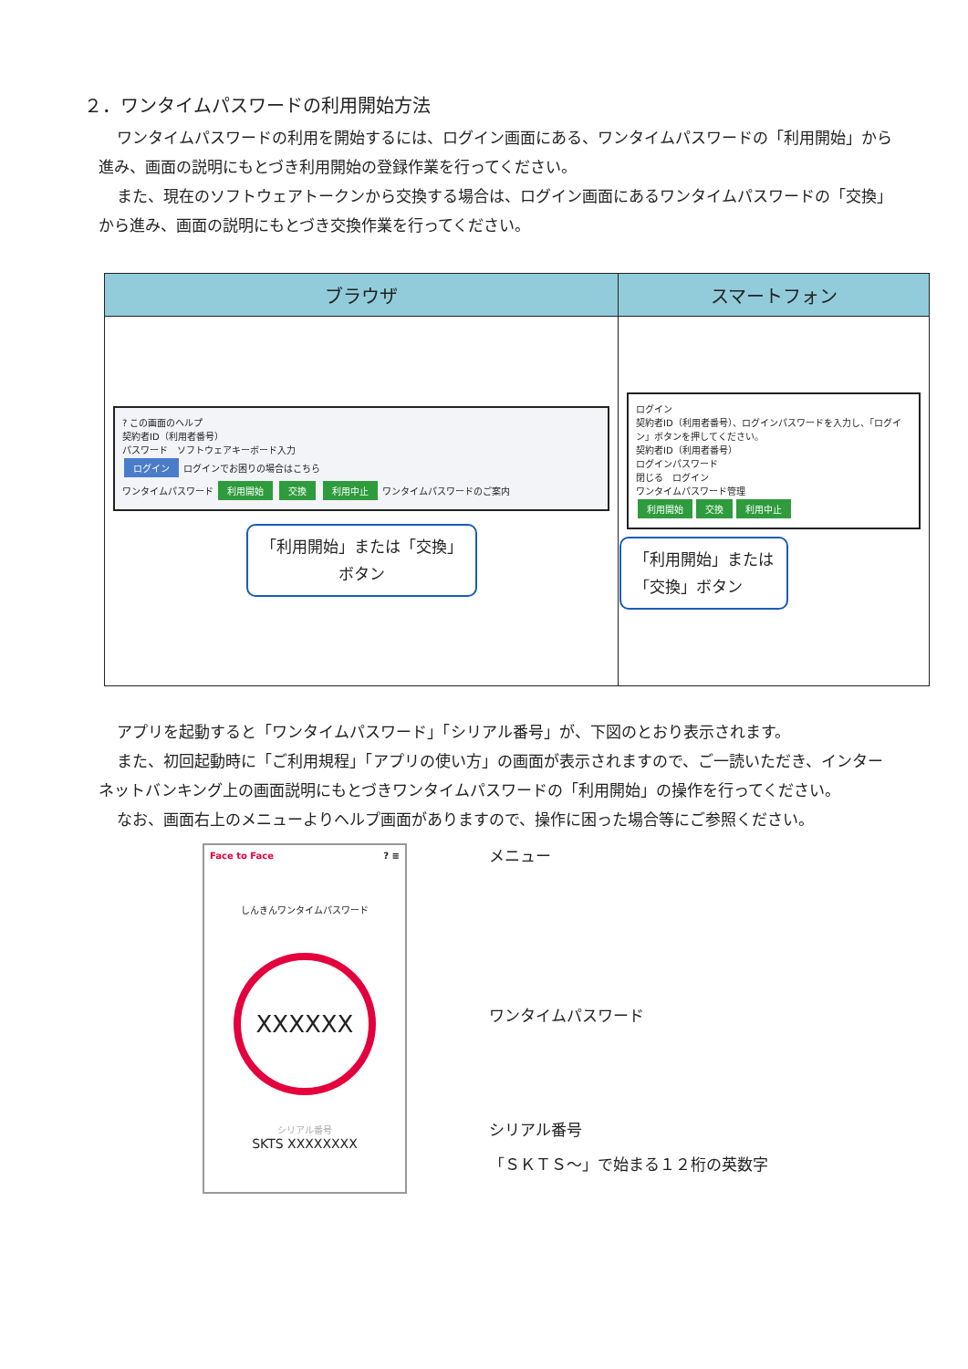２．ワンタイムパスワードの利用開始方法
ワンタイムパスワードの利用を開始するには、ログイン画面にある、ワンタイムパスワードの「利用開始」から進み、画面の説明にもとづき利用開始の登録作業を行ってください。
また、現在のソフトウェアトークンから交換する場合は、ログイン画面にあるワンタイムパスワードの「交換」から進み、画面の説明にもとづき交換作業を行ってください。
| ブラウザ | スマートフォン |
| --- | --- |
| ? この画面のヘルプ 契約者ID（利用者番号） パスワード ソフトウェアキーボード入力 ログイン ログインでお困りの場合はこちら ワンタイムパスワード 利用開始 交換 利用中止 ワンタイムパスワードのご案内 「利用開始」または「交換」 ボタン | ログイン 契約者ID（利用者番号）、ログインパスワードを入力し、「ログイン」ボタンを押してください。 契約者ID（利用者番号） ログインパスワード 閉じる ログイン ワンタイムパスワード管理 利用開始 交換 利用中止 「利用開始」または 「交換」ボタン |
アプリを起動すると「ワンタイムパスワード」「シリアル番号」が、下図のとおり表示されます。
また、初回起動時に「ご利用規程」「アプリの使い方」の画面が表示されますので、ご一読いただき、インターネットバンキング上の画面説明にもとづきワンタイムパスワードの「利用開始」の操作を行ってください。
なお、画面右上のメニューよりヘルプ画面がありますので、操作に困った場合等にご参照ください。
Face to Face ? ≡
しんきんワンタイムパスワード
XXXXXX
シリアル番号
SKTS XXXXXXXX
メニュー
ワンタイムパスワード
シリアル番号
「ＳＫＴＳ～」で始まる１２桁の英数字